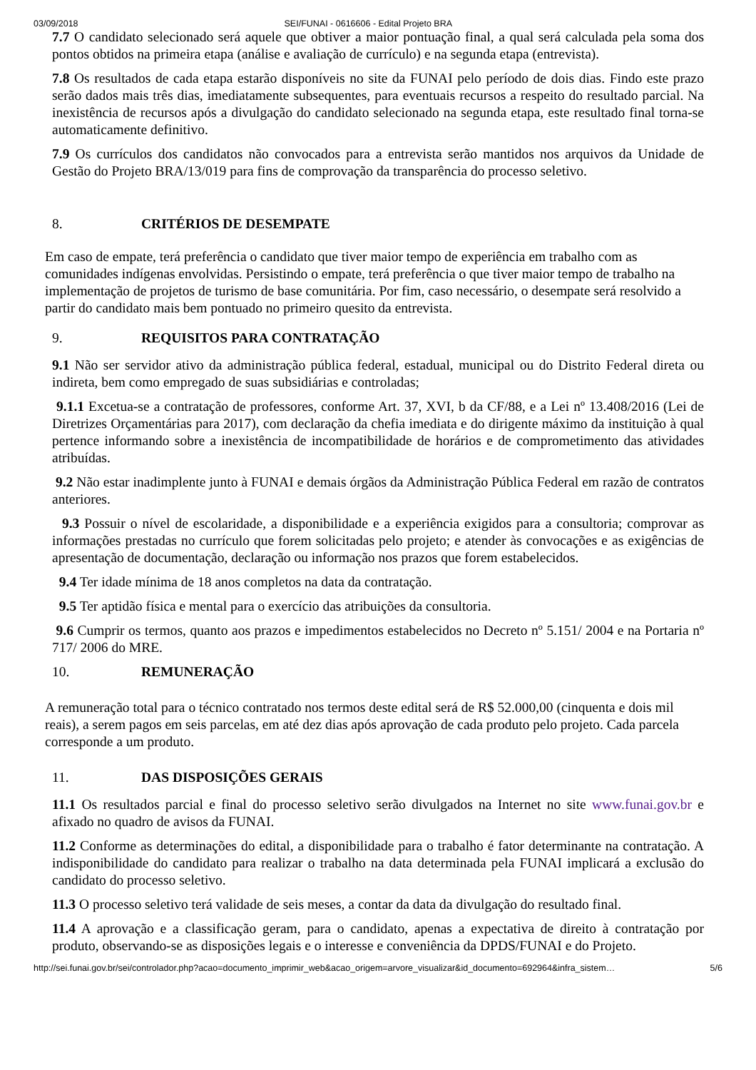03/09/2018 SEI/FUNAI - 0616606 - Edital Projeto BRA
7.7 O candidato selecionado será aquele que obtiver a maior pontuação final, a qual será calculada pela soma dos pontos obtidos na primeira etapa (análise e avaliação de currículo) e na segunda etapa (entrevista).
7.8 Os resultados de cada etapa estarão disponíveis no site da FUNAI pelo período de dois dias. Findo este prazo serão dados mais três dias, imediatamente subsequentes, para eventuais recursos a respeito do resultado parcial. Na inexistência de recursos após a divulgação do candidato selecionado na segunda etapa, este resultado final torna-se automaticamente definitivo.
7.9 Os currículos dos candidatos não convocados para a entrevista serão mantidos nos arquivos da Unidade de Gestão do Projeto BRA/13/019 para fins de comprovação da transparência do processo seletivo.
8. CRITÉRIOS DE DESEMPATE
Em caso de empate, terá preferência o candidato que tiver maior tempo de experiência em trabalho com as comunidades indígenas envolvidas. Persistindo o empate, terá preferência o que tiver maior tempo de trabalho na implementação de projetos de turismo de base comunitária. Por fim, caso necessário, o desempate será resolvido a partir do candidato mais bem pontuado no primeiro quesito da entrevista.
9. REQUISITOS PARA CONTRATAÇÃO
9.1 Não ser servidor ativo da administração pública federal, estadual, municipal ou do Distrito Federal direta ou indireta, bem como empregado de suas subsidiárias e controladas;
9.1.1 Excetua-se a contratação de professores, conforme Art. 37, XVI, b da CF/88, e a Lei nº 13.408/2016 (Lei de Diretrizes Orçamentárias para 2017), com declaração da chefia imediata e do dirigente máximo da instituição à qual pertence informando sobre a inexistência de incompatibilidade de horários e de comprometimento das atividades atribuídas.
9.2 Não estar inadimplente junto à FUNAI e demais órgãos da Administração Pública Federal em razão de contratos anteriores.
9.3 Possuir o nível de escolaridade, a disponibilidade e a experiência exigidos para a consultoria; comprovar as informações prestadas no currículo que forem solicitadas pelo projeto; e atender às convocações e as exigências de apresentação de documentação, declaração ou informação nos prazos que forem estabelecidos.
9.4 Ter idade mínima de 18 anos completos na data da contratação.
9.5 Ter aptidão física e mental para o exercício das atribuições da consultoria.
9.6 Cumprir os termos, quanto aos prazos e impedimentos estabelecidos no Decreto nº 5.151/ 2004 e na Portaria nº 717/ 2006 do MRE.
10. REMUNERAÇÃO
A remuneração total para o técnico contratado nos termos deste edital será de R$ 52.000,00 (cinquenta e dois mil reais), a serem pagos em seis parcelas, em até dez dias após aprovação de cada produto pelo projeto. Cada parcela corresponde a um produto.
11. DAS DISPOSIÇÕES GERAIS
11.1 Os resultados parcial e final do processo seletivo serão divulgados na Internet no site www.funai.gov.br e afixado no quadro de avisos da FUNAI.
11.2 Conforme as determinações do edital, a disponibilidade para o trabalho é fator determinante na contratação. A indisponibilidade do candidato para realizar o trabalho na data determinada pela FUNAI implicará a exclusão do candidato do processo seletivo.
11.3 O processo seletivo terá validade de seis meses, a contar da data da divulgação do resultado final.
11.4 A aprovação e a classificação geram, para o candidato, apenas a expectativa de direito à contratação por produto, observando-se as disposições legais e o interesse e conveniência da DPDS/FUNAI e do Projeto.
http://sei.funai.gov.br/sei/controlador.php?acao=documento_imprimir_web&acao_origem=arvore_visualizar&id_documento=692964&infra_sistem… 5/6